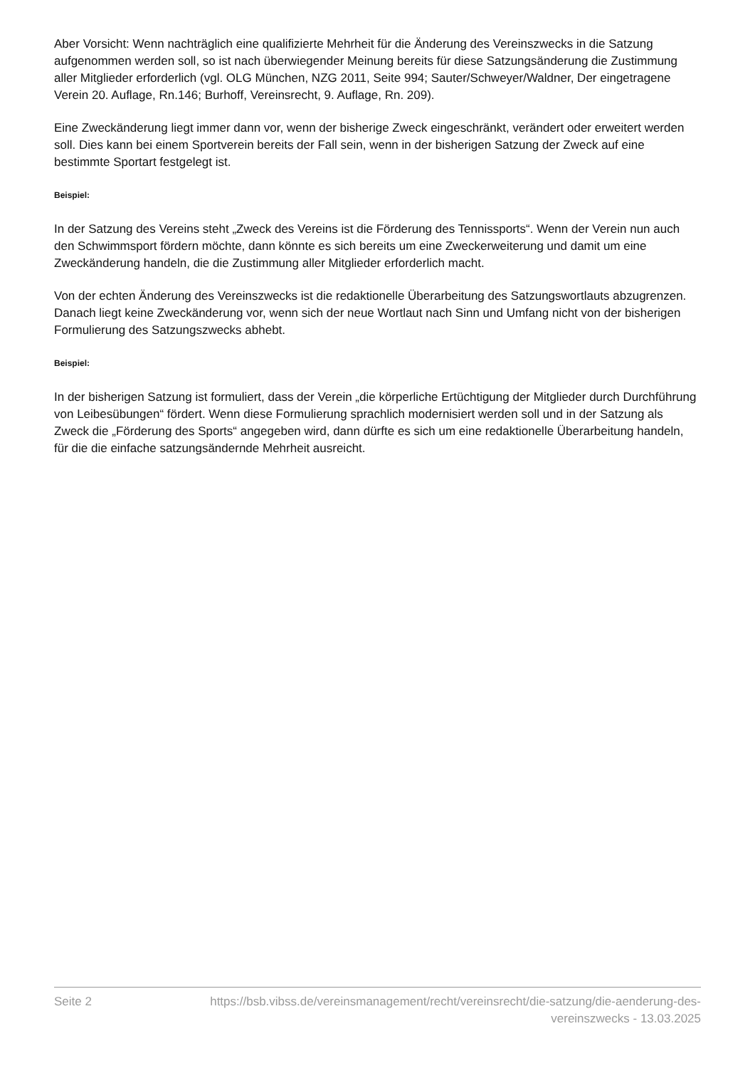Aber Vorsicht: Wenn nachträglich eine qualifizierte Mehrheit für die Änderung des Vereinszwecks in die Satzung aufgenommen werden soll, so ist nach überwiegender Meinung bereits für diese Satzungsänderung die Zustimmung aller Mitglieder erforderlich (vgl. OLG München, NZG 2011, Seite 994; Sauter/Schweyer/Waldner, Der eingetragene Verein 20. Auflage, Rn.146; Burhoff, Vereinsrecht, 9. Auflage, Rn. 209).
Eine Zweckänderung liegt immer dann vor, wenn der bisherige Zweck eingeschränkt, verändert oder erweitert werden soll. Dies kann bei einem Sportverein bereits der Fall sein, wenn in der bisherigen Satzung der Zweck auf eine bestimmte Sportart festgelegt ist.
Beispiel:
In der Satzung des Vereins steht „Zweck des Vereins ist die Förderung des Tennissports“. Wenn der Verein nun auch den Schwimmsport fördern möchte, dann könnte es sich bereits um eine Zweckerweiterung und damit um eine Zweckänderung handeln, die die Zustimmung aller Mitglieder erforderlich macht.
Von der echten Änderung des Vereinszwecks ist die redaktionelle Überarbeitung des Satzungswortlauts abzugrenzen. Danach liegt keine Zweckänderung vor, wenn sich der neue Wortlaut nach Sinn und Umfang nicht von der bisherigen Formulierung des Satzungszwecks abhebt.
Beispiel:
In der bisherigen Satzung ist formuliert, dass der Verein „die körperliche Ertüchtigung der Mitglieder durch Durchführung von Leibesübungen“ fördert. Wenn diese Formulierung sprachlich modernisiert werden soll und in der Satzung als Zweck die „Förderung des Sports“ angegeben wird, dann dürfte es sich um eine redaktionelle Überarbeitung handeln, für die die einfache satzungsändernde Mehrheit ausreicht.
Seite 2 https://bsb.vibss.de/vereinsmanagement/recht/vereinsrecht/die-satzung/die-aenderung-des-vereinszwecks - 13.03.2025